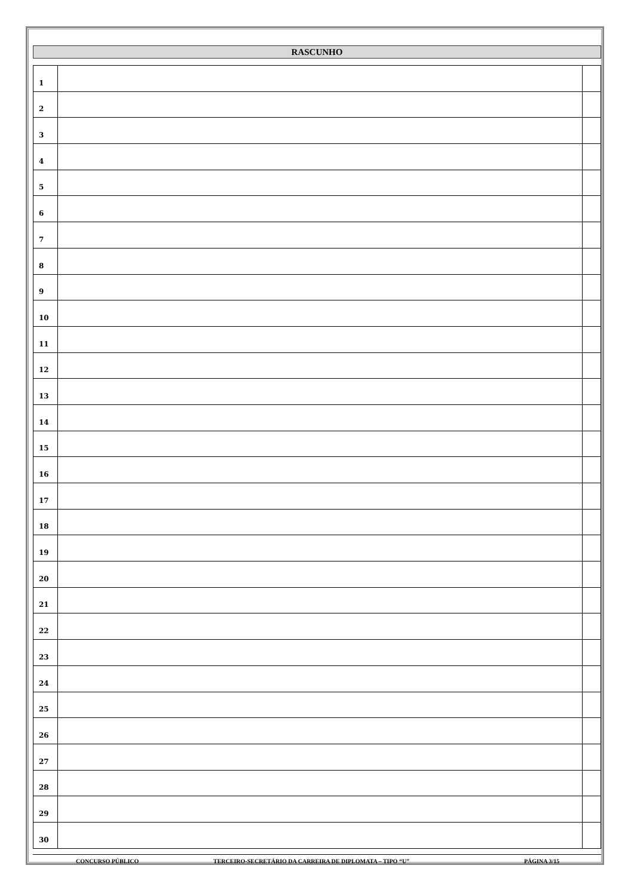RASCUNHO
| 1 | | |
| 2 | | |
| 3 | | |
| 4 | | |
| 5 | | |
| 6 | | |
| 7 | | |
| 8 | | |
| 9 | | |
| 10 | | |
| 11 | | |
| 12 | | |
| 13 | | |
| 14 | | |
| 15 | | |
| 16 | | |
| 17 | | |
| 18 | | |
| 19 | | |
| 20 | | |
| 21 | | |
| 22 | | |
| 23 | | |
| 24 | | |
| 25 | | |
| 26 | | |
| 27 | | |
| 28 | | |
| 29 | | |
| 30 | | |
CONCURSO PÚBLICO TERCEIRO-SECRETÁRIO DA CARREIRA DE DIPLOMATA – TIPO “U” PÁGINA 3/15